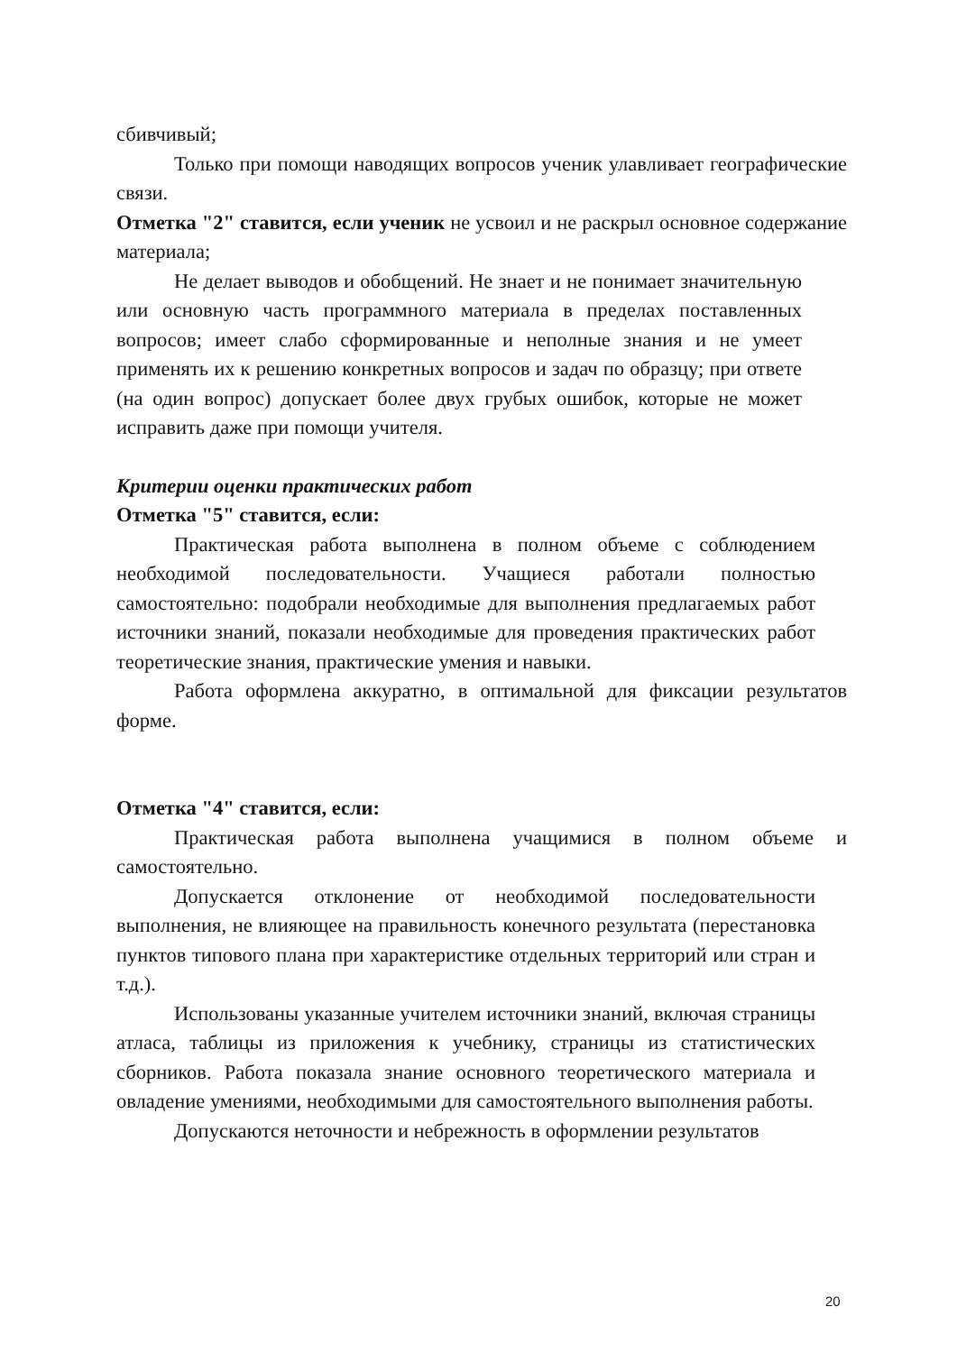сбивчивый;
Только при помощи наводящих вопросов ученик улавливает географические связи.
Отметка "2" ставится, если ученик не усвоил и не раскрыл основное содержание материала;
Не делает выводов и обобщений. Не знает и не понимает значительную или основную часть программного материала в пределах поставленных вопросов; имеет слабо сформированные и неполные знания и не умеет применять их к решению конкретных вопросов и задач по образцу; при ответе (на один вопрос) допускает более двух грубых ошибок, которые не может исправить даже при помощи учителя.
Критерии оценки практических работ
Отметка "5" ставится, если:
Практическая работа выполнена в полном объеме с соблюдением необходимой последовательности. Учащиеся работали полностью самостоятельно: подобрали необходимые для выполнения предлагаемых работ источники знаний, показали необходимые для проведения практических работ теоретические знания, практические умения и навыки.
Работа оформлена аккуратно, в оптимальной для фиксации результатов форме.
Отметка "4" ставится, если:
Практическая работа выполнена учащимися в полном объеме и самостоятельно.
Допускается отклонение от необходимой последовательности выполнения, не влияющее на правильность конечного результата (перестановка пунктов типового плана при характеристике отдельных территорий или стран и т.д.).
Использованы указанные учителем источники знаний, включая страницы атласа, таблицы из приложения к учебнику, страницы из статистических сборников. Работа показала знание основного теоретического материала и овладение умениями, необходимыми для самостоятельного выполнения работы.
Допускаются неточности и небрежность в оформлении результатов
20